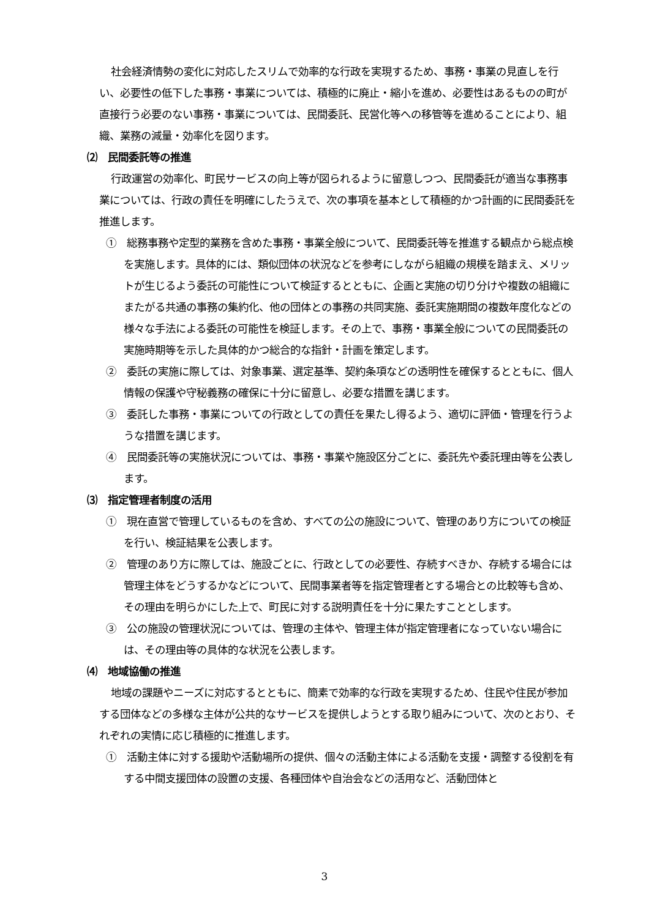社会経済情勢の変化に対応したスリムで効率的な行政を実現するため、事務・事業の見直しを行い、必要性の低下した事務・事業については、積極的に廃止・縮小を進め、必要性はあるものの町が直接行う必要のない事務・事業については、民間委託、民営化等への移管等を進めることにより、組織、業務の減量・効率化を図ります。
⑵　民間委託等の推進
行政運営の効率化、町民サービスの向上等が図られるように留意しつつ、民間委託が適当な事務事業については、行政の責任を明確にしたうえで、次の事項を基本として積極的かつ計画的に民間委託を推進します。
①　総務事務や定型的業務を含めた事務・事業全般について、民間委託等を推進する観点から総点検を実施します。具体的には、類似団体の状況などを参考にしながら組織の規模を踏まえ、メリットが生じるよう委託の可能性について検証するとともに、企画と実施の切り分けや複数の組織にまたがる共通の事務の集約化、他の団体との事務の共同実施、委託実施期間の複数年度化などの様々な手法による委託の可能性を検証します。その上で、事務・事業全般についての民間委託の実施時期等を示した具体的かつ総合的な指針・計画を策定します。
②　委託の実施に際しては、対象事業、選定基準、契約条項などの透明性を確保するとともに、個人情報の保護や守秘義務の確保に十分に留意し、必要な措置を講じます。
③　委託した事務・事業についての行政としての責任を果たし得るよう、適切に評価・管理を行うような措置を講じます。
④　民間委託等の実施状況については、事務・事業や施設区分ごとに、委託先や委託理由等を公表します。
⑶　指定管理者制度の活用
①　現在直営で管理しているものを含め、すべての公の施設について、管理のあり方についての検証を行い、検証結果を公表します。
②　管理のあり方に際しては、施設ごとに、行政としての必要性、存続すべきか、存続する場合には管理主体をどうするかなどについて、民間事業者等を指定管理者とする場合との比較等も含め、その理由を明らかにした上で、町民に対する説明責任を十分に果たすこととします。
③　公の施設の管理状況については、管理の主体や、管理主体が指定管理者になっていない場合には、その理由等の具体的な状況を公表します。
⑷　地域協働の推進
地域の課題やニーズに対応するとともに、簡素で効率的な行政を実現するため、住民や住民が参加する団体などの多様な主体が公共的なサービスを提供しようとする取り組みについて、次のとおり、それぞれの実情に応じ積極的に推進します。
①　活動主体に対する援助や活動場所の提供、個々の活動主体による活動を支援・調整する役割を有する中間支援団体の設置の支援、各種団体や自治会などの活用など、活動団体と
3